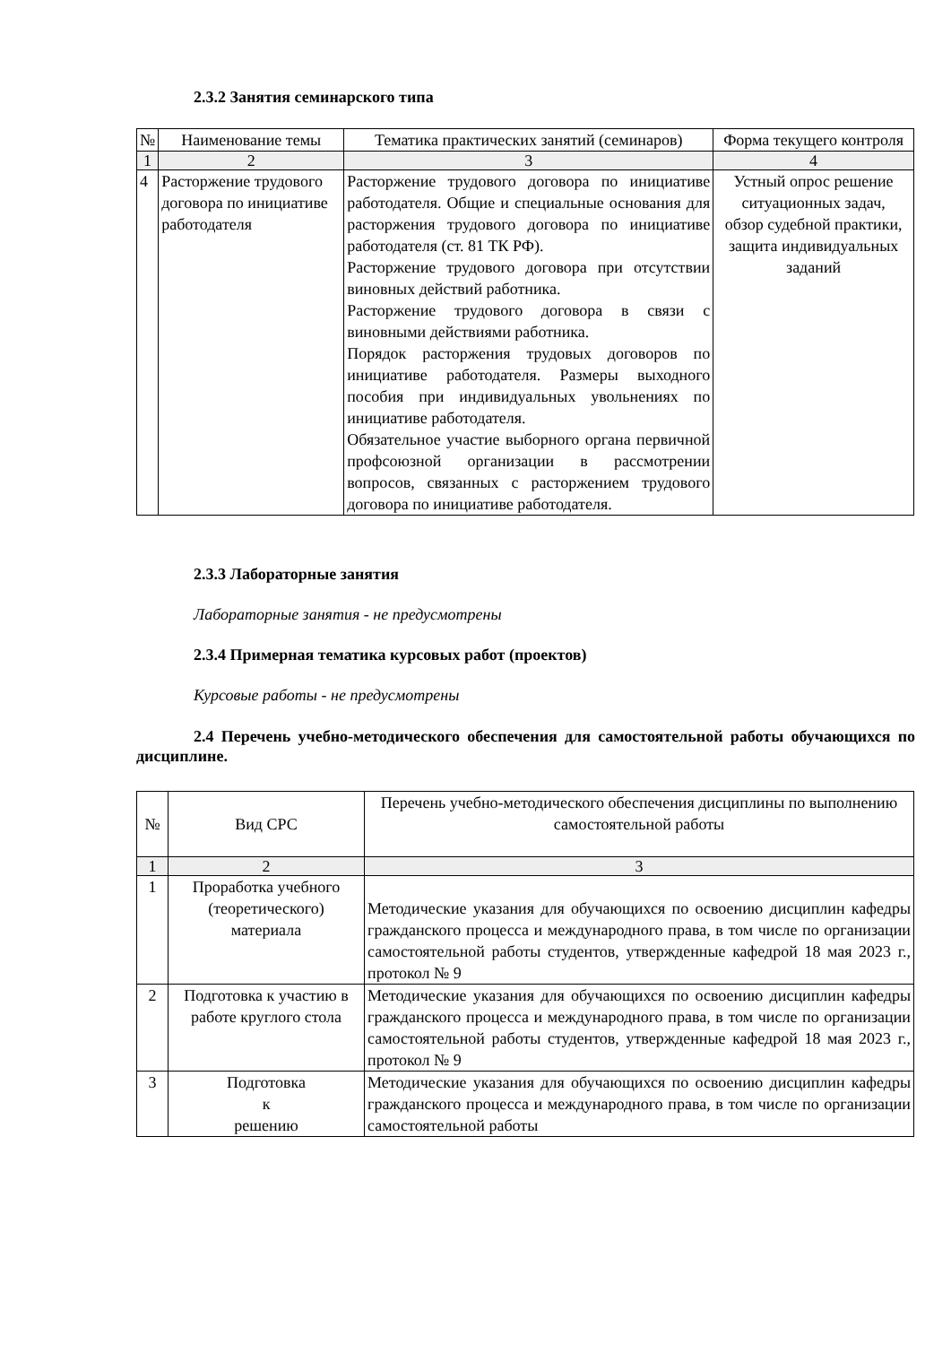2.3.2 Занятия семинарского типа
| № | Наименование темы | Тематика практических занятий (семинаров) | Форма текущего контроля |
| 1 | 2 | 3 | 4 |
| 4 | Расторжение трудового договора по инициативе работодателя | Расторжение трудового договора по инициативе работодателя. Общие и специальные основания для расторжения трудового договора по инициативе работодателя (ст. 81 ТК РФ). Расторжение трудового договора при отсутствии виновных действий работника. Расторжение трудового договора в связи с виновными действиями работника. Порядок расторжения трудовых договоров по инициативе работодателя. Размеры выходного пособия при индивидуальных увольнениях по инициативе работодателя. Обязательное участие выборного органа первичной профсоюзной организации в рассмотрении вопросов, связанных с расторжением трудового договора по инициативе работодателя. | Устный опрос решение ситуационных задач, обзор судебной практики, защита индивидуальных заданий |
2.3.3 Лабораторные занятия
Лабораторные занятия - не предусмотрены
2.3.4 Примерная тематика курсовых работ (проектов)
Курсовые работы - не предусмотрены
2.4 Перечень учебно-методического обеспечения для самостоятельной работы обучающихся по дисциплине.
| № | Вид СРС | Перечень учебно-методического обеспечения дисциплины по выполнению самостоятельной работы |
| 1 | 2 | 3 |
| 1 | Проработка учебного (теоретического) материала | Методические указания для обучающихся по освоению дисциплин кафедры гражданского процесса и международного права, в том числе по организации самостоятельной работы студентов, утвержденные кафедрой 18 мая 2023 г., протокол № 9 |
| 2 | Подготовка к участию в работе круглого стола | Методические указания для обучающихся по освоению дисциплин кафедры гражданского процесса и международного права, в том числе по организации самостоятельной работы студентов, утвержденные кафедрой 18 мая 2023 г., протокол № 9 |
| 3 | Подготовка к решению | Методические указания для обучающихся по освоению дисциплин кафедры гражданского процесса и международного права, в том числе по организации самостоятельной работы |